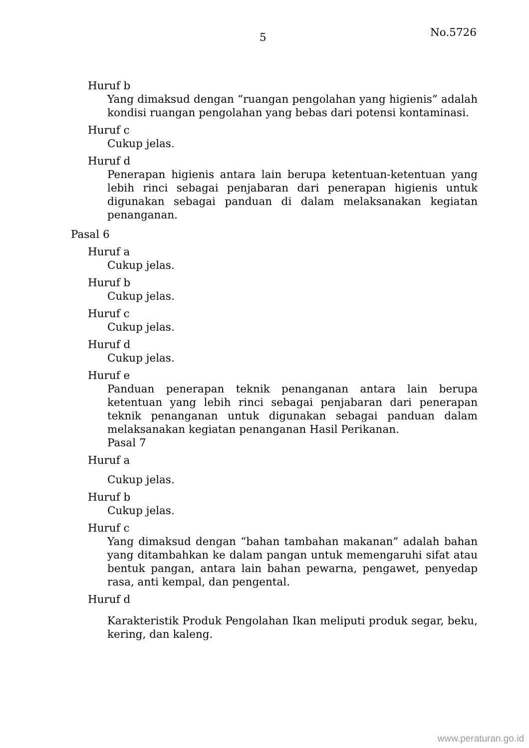5 No.5726
Huruf b
Yang dimaksud dengan “ruangan pengolahan yang higienis” adalah kondisi ruangan pengolahan yang bebas dari potensi kontaminasi.
Huruf c
Cukup jelas.
Huruf d
Penerapan higienis antara lain berupa ketentuan-ketentuan yang lebih rinci sebagai penjabaran dari penerapan higienis untuk digunakan sebagai panduan di dalam melaksanakan kegiatan penanganan.
Pasal 6
Huruf a
Cukup jelas.
Huruf b
Cukup jelas.
Huruf c
Cukup jelas.
Huruf d
Cukup jelas.
Huruf e
Panduan penerapan teknik penanganan antara lain berupa ketentuan yang lebih rinci sebagai penjabaran dari penerapan teknik penanganan untuk digunakan sebagai panduan dalam melaksanakan kegiatan penanganan Hasil Perikanan.
Pasal 7
Huruf a
Cukup jelas.
Huruf b
Cukup jelas.
Huruf c
Yang dimaksud dengan “bahan tambahan makanan” adalah bahan yang ditambahkan ke dalam pangan untuk memengaruhi sifat atau bentuk pangan, antara lain bahan pewarna, pengawet, penyedap rasa, anti kempal, dan pengental.
Huruf d
Karakteristik Produk Pengolahan Ikan meliputi produk segar, beku, kering, dan kaleng.
www.peraturan.go.id